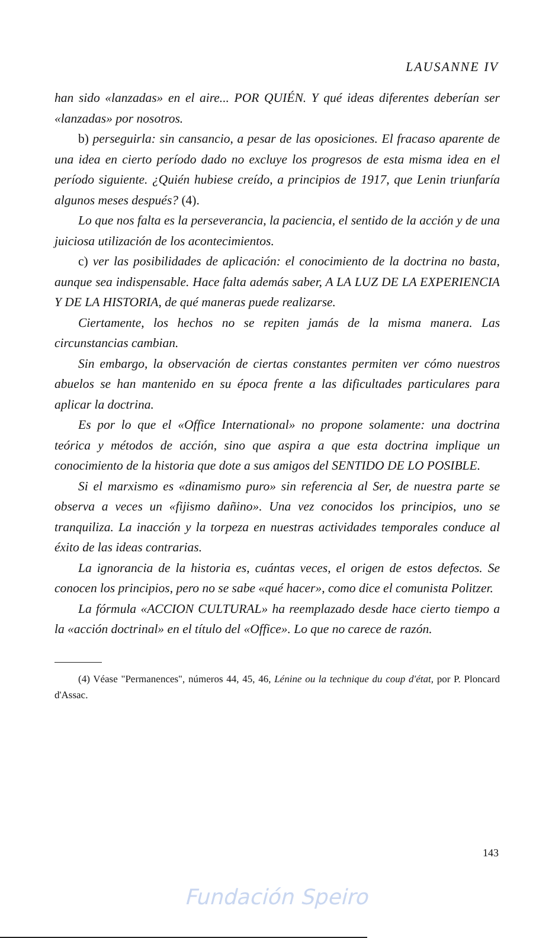LAUSANNE IV
han sido «lanzadas» en el aire... POR QUIÉN. Y qué ideas diferentes deberían ser «lanzadas» por nosotros.
b) perseguirla: sin cansancio, a pesar de las oposiciones. El fracaso aparente de una idea en cierto período dado no excluye los progresos de esta misma idea en el período siguiente. ¿Quién hubiese creído, a principios de 1917, que Lenin triunfaría algunos meses después? (4).
Lo que nos falta es la perseverancia, la paciencia, el sentido de la acción y de una juiciosa utilización de los acontecimientos.
c) ver las posibilidades de aplicación: el conocimiento de la doctrina no basta, aunque sea indispensable. Hace falta además saber, A LA LUZ DE LA EXPERIENCIA Y DE LA HISTORIA, de qué maneras puede realizarse.
Ciertamente, los hechos no se repiten jamás de la misma manera. Las circunstancias cambian.
Sin embargo, la observación de ciertas constantes permiten ver cómo nuestros abuelos se han mantenido en su época frente a las dificultades particulares para aplicar la doctrina.
Es por lo que el «Office International» no propone solamente: una doctrina teórica y métodos de acción, sino que aspira a que esta doctrina implique un conocimiento de la historia que dote a sus amigos del SENTIDO DE LO POSIBLE.
Si el marxismo es «dinamismo puro» sin referencia al Ser, de nuestra parte se observa a veces un «fijismo dañino». Una vez conocidos los principios, uno se tranquiliza. La inacción y la torpeza en nuestras actividades temporales conduce al éxito de las ideas contrarias.
La ignorancia de la historia es, cuántas veces, el origen de estos defectos. Se conocen los principios, pero no se sabe «qué hacer», como dice el comunista Politzer.
La fórmula «ACCION CULTURAL» ha reemplazado desde hace cierto tiempo a la «acción doctrinal» en el título del «Office». Lo que no carece de razón.
(4) Véase "Permanences", números 44, 45, 46, Lénine ou la technique du coup d'état, por P. Ploncard d'Assac.
143
Fundación Speiro